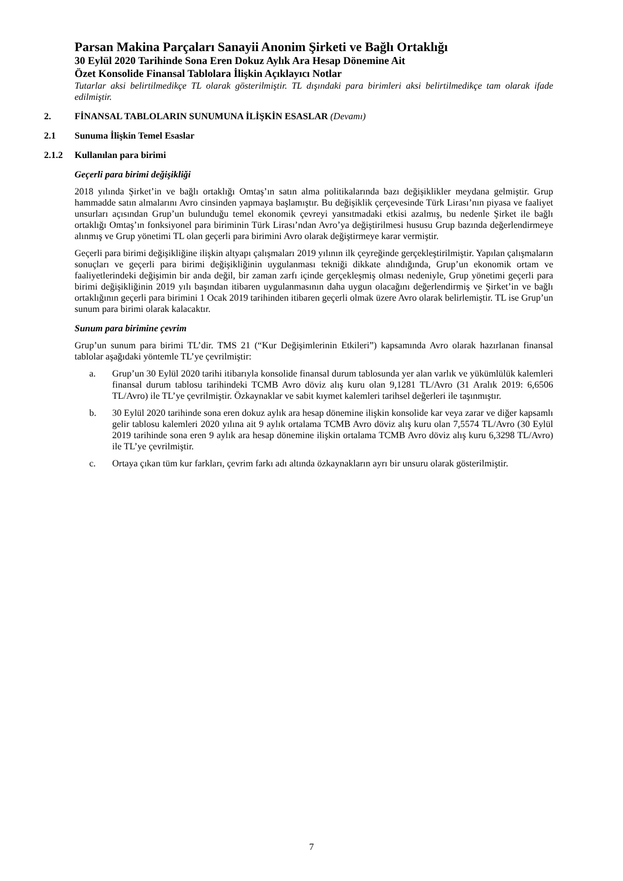Parsan Makina Parçaları Sanayii Anonim Şirketi ve Bağlı Ortaklığı
30 Eylül 2020 Tarihinde Sona Eren Dokuz Aylık Ara Hesap Dönemine Ait
Özet Konsolide Finansal Tablolara İlişkin Açıklayıcı Notlar
Tutarlar aksi belirtilmedikçe TL olarak gösterilmiştir. TL dışındaki para birimleri aksi belirtilmedikçe tam olarak ifade edilmiştir.
2. FİNANSAL TABLOLARIN SUNUMUNA İLİŞKİN ESASLAR (Devamı)
2.1 Sunuma İlişkin Temel Esaslar
2.1.2 Kullanılan para birimi
Geçerli para birimi değişikliği
2018 yılında Şirket’in ve bağlı ortaklığı Omtaş’ın satın alma politikalarında bazı değişiklikler meydana gelmiştir. Grup hammadde satın almalarını Avro cinsinden yapmaya başlamıştır. Bu değişiklik çerçevesinde Türk Lirası’nın piyasa ve faaliyet unsurları açısından Grup’un bulunduğu temel ekonomik çevreyi yansıtmadaki etkisi azalmış, bu nedenle Şirket ile bağlı ortaklığı Omtaş’ın fonksiyonel para biriminin Türk Lirası’ndan Avro’ya değiştirilmesi hususu Grup bazında değerlendirmeye alınmış ve Grup yönetimi TL olan geçerli para birimini Avro olarak değiştirmeye karar vermiştir.
Geçerli para birimi değişikliğine ilişkin altyapı çalışmaları 2019 yılının ilk çeyreğinde gerçekleştirilmiştir. Yapılan çalışmaların sonuçları ve geçerli para birimi değişikliğinin uygulanması tekniği dikkate alındığında, Grup’un ekonomik ortam ve faaliyetlerindeki değişimin bir anda değil, bir zaman zarfı içinde gerçekleşmiş olması nedeniyle, Grup yönetimi geçerli para birimi değişikliğinin 2019 yılı başından itibaren uygulanmasının daha uygun olacağını değerlendirmiş ve Şirket’in ve bağlı ortaklığının geçerli para birimini 1 Ocak 2019 tarihinden itibaren geçerli olmak üzere Avro olarak belirlemiştir. TL ise Grup’un sunum para birimi olarak kalacaktır.
Sunum para birimine çevrim
Grup’un sunum para birimi TL’dir. TMS 21 (“Kur Değişimlerinin Etkileri”) kapsamında Avro olarak hazırlanan finansal tablolar aşağıdaki yöntemle TL’ye çevrilmiştir:
a. Grup’un 30 Eylül 2020 tarihi itibarıyla konsolide finansal durum tablosunda yer alan varlık ve yükümlülük kalemleri finansal durum tablosu tarihindeki TCMB Avro döviz alış kuru olan 9,1281 TL/Avro (31 Aralık 2019: 6,6506 TL/Avro) ile TL’ye çevrilmiştir. Özkaynaklar ve sabit kıymet kalemleri tarihsel değerleri ile taşınmıştır.
b. 30 Eylül 2020 tarihinde sona eren dokuz aylık ara hesap dönemine ilişkin konsolide kar veya zarar ve diğer kapsamlı gelir tablosu kalemleri 2020 yılına ait 9 aylık ortalama TCMB Avro döviz alış kuru olan 7,5574 TL/Avro (30 Eylül 2019 tarihinde sona eren 9 aylık ara hesap dönemine ilişkin ortalama TCMB Avro döviz alış kuru 6,3298 TL/Avro) ile TL’ye çevrilmiştir.
c. Ortaya çıkan tüm kur farkları, çevrim farkı adı altında özkaynakların ayrı bir unsuru olarak gösterilmiştir.
7